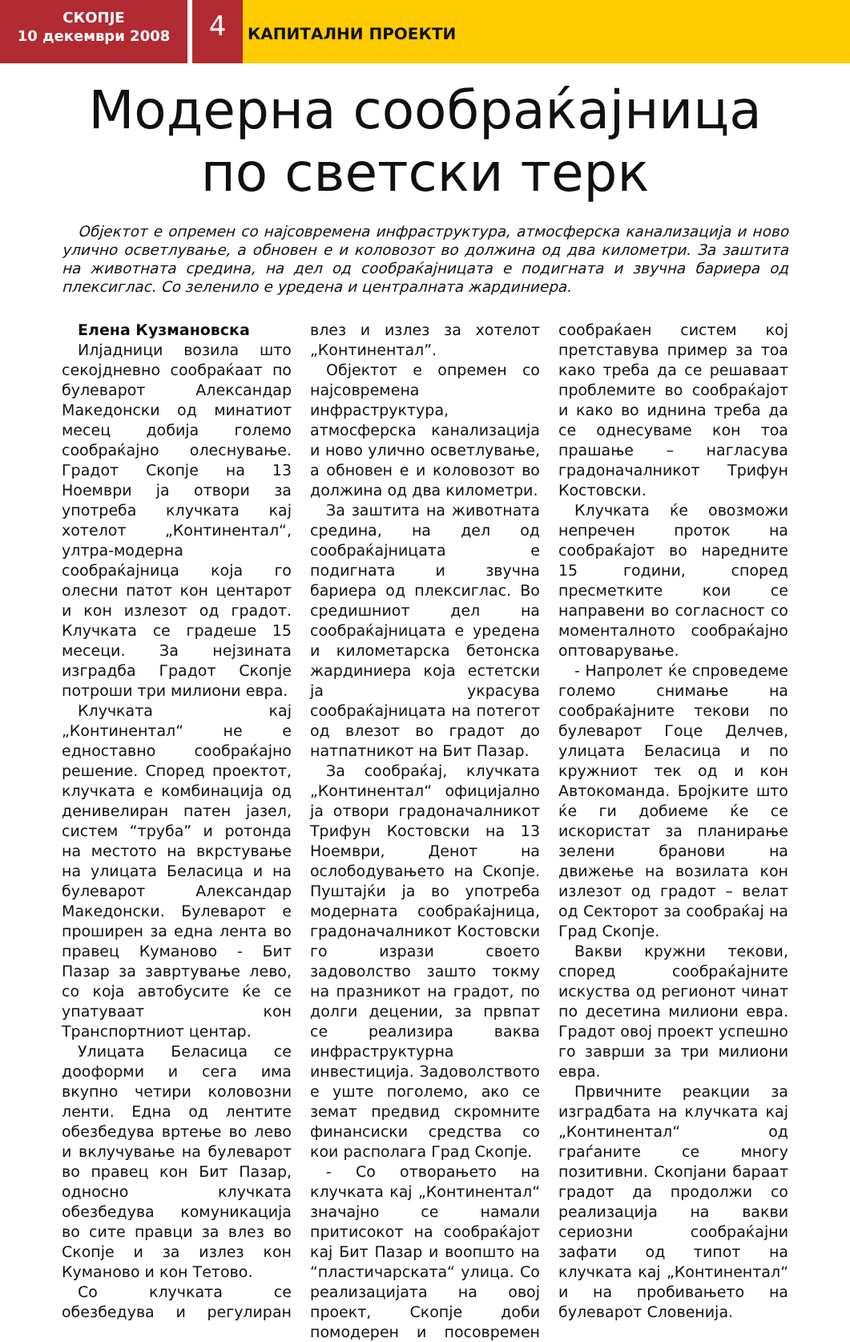СКОПЈЕ
10 декември 2008
4
КАПИТАЛНИ ПРОЕКТИ
Модерна сообраќајница
по светски терк
Објектот е опремен со најсовремена инфраструктура, атмосферска канализација и ново улично осветлување, а обновен е и коловозот во должина од два километри. За заштита на животната средина, на дел од сообраќајницата е подигната и звучна бариера од плексиглас. Со зеленило е уредена и централната жардиниера.
Елена Кузмановска
Илјадници возила што секојдневно сообраќаат по булеварот Александар Македонски од минатиот месец добија големо сообраќајно олеснување. Градот Скопје на 13 Ноември ја отвори за употреба клучката кај хотелот „Континентал“, ултра-модерна сообраќајница која го олесни патот кон центарот и кон излезот од градот. Клучката се градеше 15 месеци. За нејзината изградба Градот Скопје потроши три милиони евра.
Клучката кај „Континентал“ не е едноставно сообраќајно решение. Според проектот, клучката е комбинација од денивелиран патен јазел, систем “труба” и ротонда на местото на вкрстување на улицата Беласица и на булеварот Александар Македонски. Булеварот е проширен за една лента во правец Куманово - Бит Пазар за завртување лево, со која автобусите ќе се упатуваат кон Транспортниот центар.
Улицата Беласица се дооформи и сега има вкупно четири коловозни ленти. Една од лентите обезбедува вртење во лево и вклучување на булеварот во правец кон Бит Пазар, односно клучката обезбедува комуникација во сите правци за влез во Скопје и за излез кон Куманово и кон Тетово.
Со клучката се обезбедува и регулиран влез и излез за хотелот „Континентал”.
Објектот е опремен со најсовремена инфраструктура, атмосферска канализација и ново улично осветлување, а обновен е и коловозот во должина од два километри.
За заштита на животната средина, на дел од сообраќајницата е подигната и звучна бариера од плексиглас. Во средишниот дел на сообраќајницата е уредена и километарска бетонска жардиниера која естетски ја украсува сообраќајницата на потегот од влезот во градот до натпатникот на Бит Пазар.
За сообраќај, клучката „Континентал“ официјално ја отвори градоначалникот Трифун Костовски на 13 Ноември, Денот на ослободувањето на Скопје. Пуштајќи ја во употреба модерната сообраќајница, градоначалникот Костовски го изрази своето задоволство зашто токму на празникот на градот, по долги децении, за првпат се реализира ваква инфраструктурна инвестиција. Задоволството е уште поголемо, ако се земат предвид скромните финансиски средства со кои располага Град Скопје.
- Со отворањето на клучката кај „Континентал“ значајно се намали притисокот на сообраќајот кај Бит Пазар и воопшто на “пластичарската“ улица. Со реализацијата на овој проект, Скопје доби помодерен и посовремен сообраќаен систем кој претставува пример за тоа како треба да се решаваат проблемите во сообраќајот и како во иднина треба да се однесуваме кон тоа прашање – нагласува градоначалникот Трифун Костовски.
Клучката ќе овозможи непречен проток на сообраќајот во наредните 15 години, според пресметките кои се направени во согласност со моменталното сообраќајно оптоварување.
- Напролет ќе спроведеме големо снимање на сообраќајните текови по булеварот Гоце Делчев, улицата Беласица и по кружниот тек од и кон Автокоманда. Бројките што ќе ги добиеме ќе се искористат за планирање зелени бранови на движење на возилата кон излезот од градот – велат од Секторот за сообраќај на Град Скопје.
Вакви кружни текови, според сообраќајните искуства од регионот чинат по десетина милиони евра. Градот овој проект успешно го заврши за три милиони евра.
Првичните реакции за изградбата на клучката кај „Континентал“ од граѓаните се многу позитивни. Скопјани бараат градот да продолжи со реализација на вакви сериозни сообраќајни зафати од типот на клучката кај „Континентал“ и на пробивањето на булеварот Словенија.